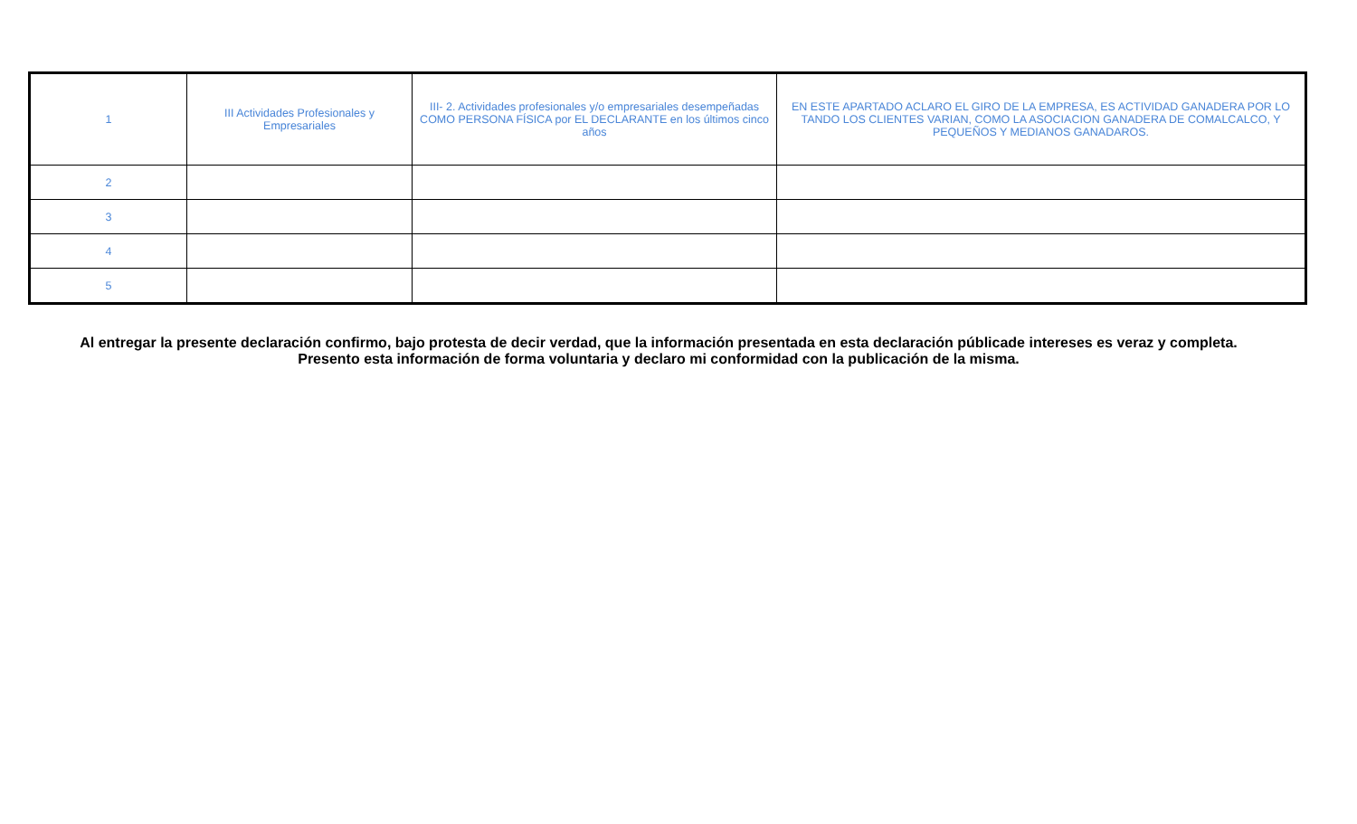| 1 | III Actividades Profesionales y Empresariales | III- 2. Actividades profesionales y/o empresariales desempeñadas COMO PERSONA FÍSICA por EL DECLARANTE en los últimos cinco años | EN ESTE APARTADO ACLARO EL GIRO DE LA EMPRESA, ES ACTIVIDAD GANADERA POR LO TANDO LOS CLIENTES VARIAN, COMO LA ASOCIACION GANADERA DE COMALCALCO, Y PEQUEÑOS Y MEDIANOS GANADAROS. |
| 2 | | | |
| 3 | | | |
| 4 | | | |
| 5 | | | |
Al entregar la presente declaración confirmo, bajo protesta de decir verdad, que la información presentada en esta declaración públicade intereses es veraz y completa.
Presento esta información de forma voluntaria y declaro mi conformidad con la publicación de la misma.